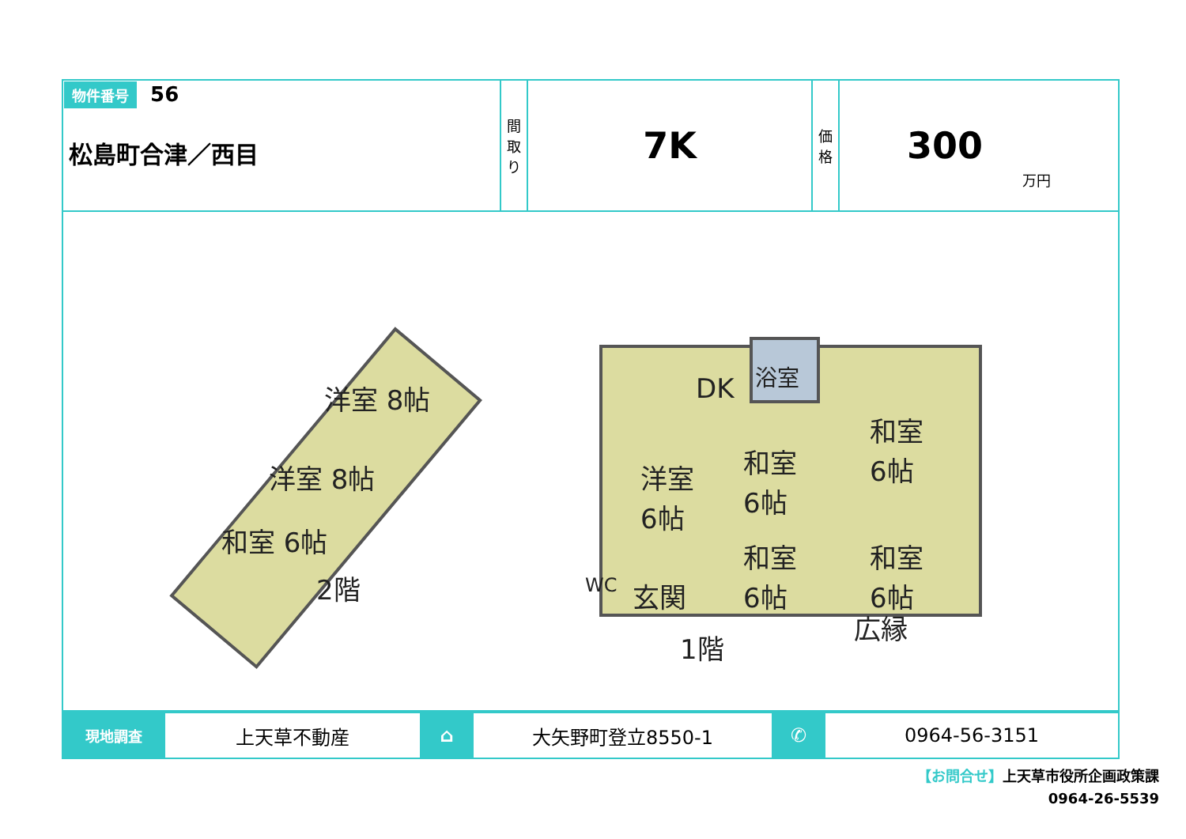| 物件番号 56 松島町合津／西目 | 間 取 り | 7K | 価 格 | 300 万円 |
DK
浴室
洋室
6帖
和室
6帖
和室
6帖
和室
6帖
和室
6帖
WC
玄関
広縁
1階
洋室 8帖
洋室 8帖
和室 6帖
2階
| 現地調査 | 上天草不動産 | ⌂ | 大矢野町登立8550-1 | ✆ | 0964-56-3151 |
【お問合せ】上天草市役所企画政策課
0964-26-5539